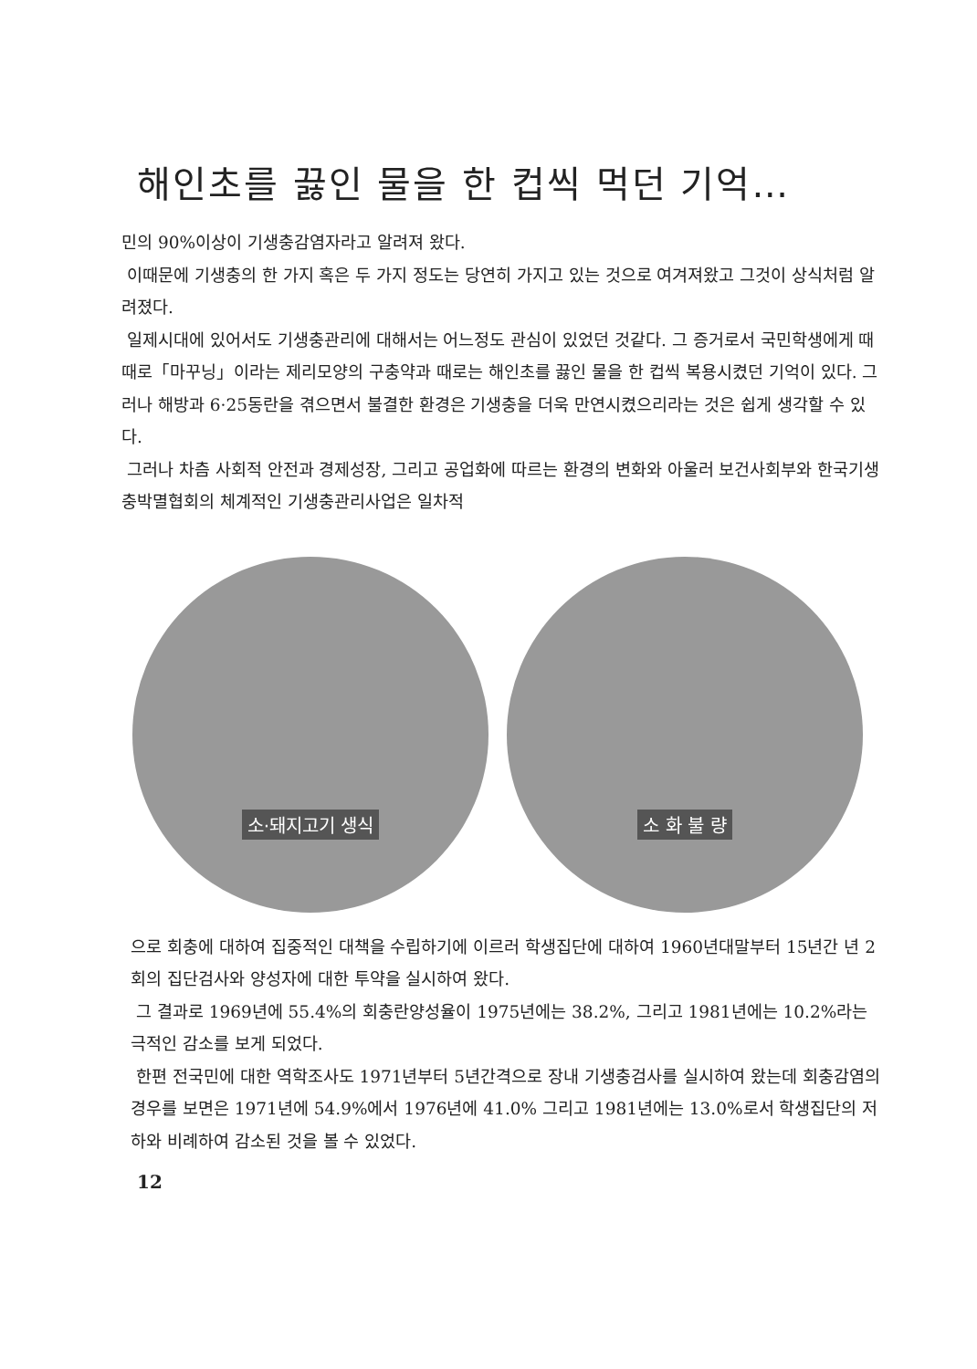해인초를 끓인 물을 한 컵씩 먹던 기억…
민의 90%이상이 기생충감염자라고 알려져 왔다.
이때문에 기생충의 한 가지 혹은 두 가지 정도는 당연히 가지고 있는 것으로 여겨져왔고 그것이 상식처럼 알려졌다.
일제시대에 있어서도 기생충관리에 대해서는 어느정도 관심이 있었던 것같다. 그 증거로서 국민학생에게 때때로「마꾸닝」이라는 제리모양의 구충약과 때로는 해인초를 끓인 물을 한 컵씩 복용시켰던 기억이 있다. 그러나 해방과 6·25동란을 겪으면서 불결한 환경은 기생충을 더욱 만연시켰으리라는 것은 쉽게 생각할 수 있다.
그러나 차츰 사회적 안전과 경제성장, 그리고 공업화에 따르는 환경의 변화와 아울러 보건사회부와 한국기생충박멸협회의 체계적인 기생충관리사업은 일차적
소·돼지고기 생식 소 화 불 량
으로 회충에 대하여 집중적인 대책을 수립하기에 이르러 학생집단에 대하여 1960년대말부터 15년간 년 2회의 집단검사와 양성자에 대한 투약을 실시하여 왔다.
그 결과로 1969년에 55.4%의 회충란양성율이 1975년에는 38.2%, 그리고 1981년에는 10.2%라는 극적인 감소를 보게 되었다.
한편 전국민에 대한 역학조사도 1971년부터 5년간격으로 장내 기생충검사를 실시하여 왔는데 회충감염의 경우를 보면은 1971년에 54.9%에서 1976년에 41.0% 그리고 1981년에는 13.0%로서 학생집단의 저하와 비례하여 감소된 것을 볼 수 있었다.
12